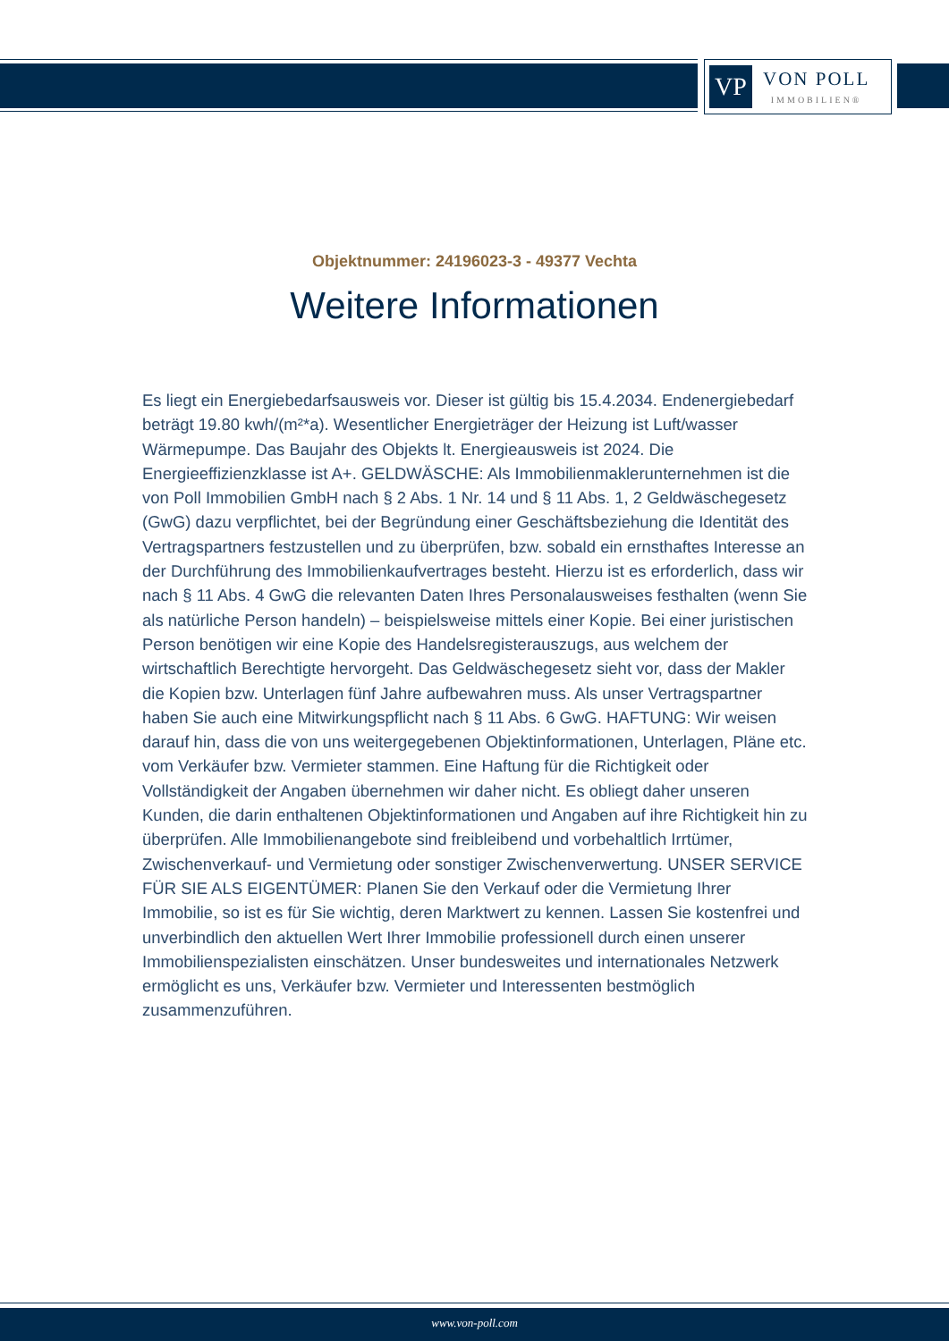VP
VON POLL
IMMOBILIEN®
Objektnummer: 24196023-3 - 49377 Vechta
Weitere Informationen
Es liegt ein Energiebedarfsausweis vor. Dieser ist gültig bis 15.4.2034. Endenergiebedarf beträgt 19.80 kwh/(m²*a). Wesentlicher Energieträger der Heizung ist Luft/wasser Wärmepumpe. Das Baujahr des Objekts lt. Energieausweis ist 2024. Die Energieeffizienzklasse ist A+. GELDWÄSCHE: Als Immobilienmaklerunternehmen ist die von Poll Immobilien GmbH nach § 2 Abs. 1 Nr. 14 und § 11 Abs. 1, 2 Geldwäschegesetz (GwG) dazu verpflichtet, bei der Begründung einer Geschäftsbeziehung die Identität des Vertragspartners festzustellen und zu überprüfen, bzw. sobald ein ernsthaftes Interesse an der Durchführung des Immobilienkaufvertrages besteht. Hierzu ist es erforderlich, dass wir nach § 11 Abs. 4 GwG die relevanten Daten Ihres Personalausweises festhalten (wenn Sie als natürliche Person handeln) – beispielsweise mittels einer Kopie. Bei einer juristischen Person benötigen wir eine Kopie des Handelsregisterauszugs, aus welchem der wirtschaftlich Berechtigte hervorgeht. Das Geldwäschegesetz sieht vor, dass der Makler die Kopien bzw. Unterlagen fünf Jahre aufbewahren muss. Als unser Vertragspartner haben Sie auch eine Mitwirkungspflicht nach § 11 Abs. 6 GwG. HAFTUNG: Wir weisen darauf hin, dass die von uns weitergegebenen Objektinformationen, Unterlagen, Pläne etc. vom Verkäufer bzw. Vermieter stammen. Eine Haftung für die Richtigkeit oder Vollständigkeit der Angaben übernehmen wir daher nicht. Es obliegt daher unseren Kunden, die darin enthaltenen Objektinformationen und Angaben auf ihre Richtigkeit hin zu überprüfen. Alle Immobilienangebote sind freibleibend und vorbehaltlich Irrtümer, Zwischenverkauf- und Vermietung oder sonstiger Zwischenverwertung. UNSER SERVICE FÜR SIE ALS EIGENTÜMER: Planen Sie den Verkauf oder die Vermietung Ihrer Immobilie, so ist es für Sie wichtig, deren Marktwert zu kennen. Lassen Sie kostenfrei und unverbindlich den aktuellen Wert Ihrer Immobilie professionell durch einen unserer Immobilienspezialisten einschätzen. Unser bundesweites und internationales Netzwerk ermöglicht es uns, Verkäufer bzw. Vermieter und Interessenten bestmöglich zusammenzuführen.
www.von-poll.com